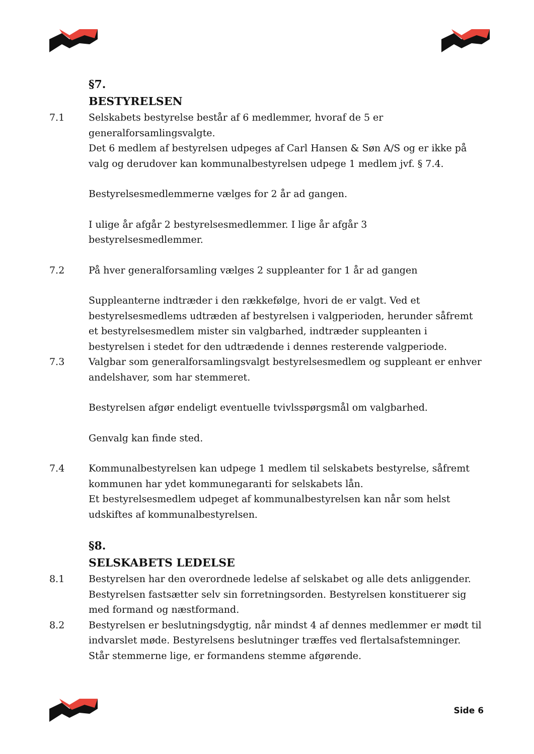§7.
BESTYRELSEN
7.1 Selskabets bestyrelse består af 6 medlemmer, hvoraf de 5 er generalforsamlingsvalgte.
Det 6 medlem af bestyrelsen udpeges af Carl Hansen & Søn A/S og er ikke på valg og derudover kan kommunalbestyrelsen udpege 1 medlem jvf. § 7.4.
Bestyrelsesmedlemmerne vælges for 2 år ad gangen.
I ulige år afgår 2 bestyrelsesmedlemmer. I lige år afgår 3 bestyrelsesmedlemmer.
7.2 På hver generalforsamling vælges 2 suppleanter for 1 år ad gangen
Suppleanterne indtræder i den rækkefølge, hvori de er valgt. Ved et bestyrelsesmedlems udtræden af bestyrelsen i valgperioden, herunder såfremt et bestyrelsesmedlem mister sin valgbarhed, indtræder suppleanten i bestyrelsen i stedet for den udtrædende i dennes resterende valgperiode.
7.3 Valgbar som generalforsamlingsvalgt bestyrelsesmedlem og suppleant er enhver andelshaver, som har stemmeret.
Bestyrelsen afgør endeligt eventuelle tvivlsspørgsmål om valgbarhed.
Genvalg kan finde sted.
7.4 Kommunalbestyrelsen kan udpege 1 medlem til selskabets bestyrelse, såfremt kommunen har ydet kommunegaranti for selskabets lån.
Et bestyrelsesmedlem udpeget af kommunalbestyrelsen kan når som helst udskiftes af kommunalbestyrelsen.
§8.
SELSKABETS LEDELSE
8.1 Bestyrelsen har den overordnede ledelse af selskabet og alle dets anliggender. Bestyrelsen fastsætter selv sin forretningsorden. Bestyrelsen konstituerer sig med formand og næstformand.
8.2 Bestyrelsen er beslutningsdygtig, når mindst 4 af dennes medlemmer er mødt til indvarslet møde. Bestyrelsens beslutninger træffes ved flertalsafstemninger. Står stemmerne lige, er formandens stemme afgørende.
Side 6